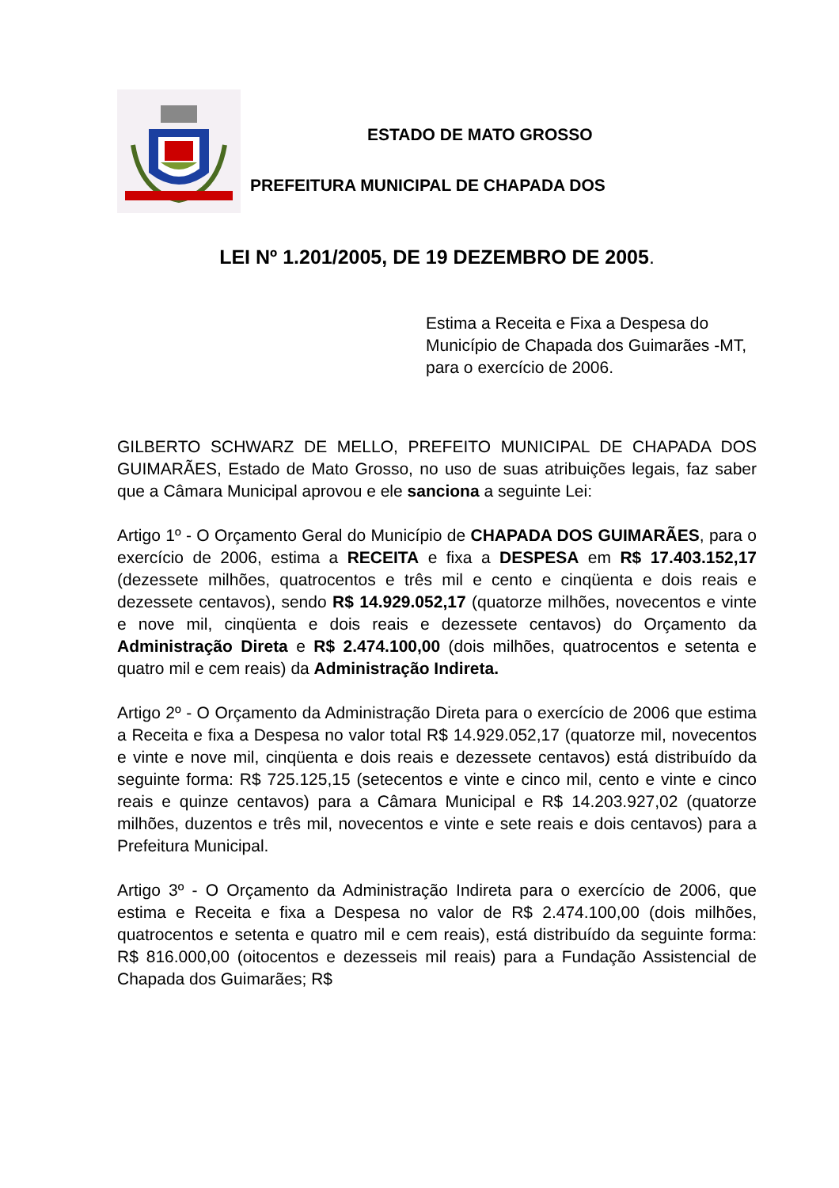ESTADO DE MATO GROSSO
PREFEITURA MUNICIPAL DE CHAPADA DOS
LEI Nº 1.201/2005, DE 19 DEZEMBRO DE 2005.
Estima a Receita e Fixa a Despesa do Município de Chapada dos Guimarães -MT, para o exercício de 2006.
GILBERTO SCHWARZ DE MELLO, PREFEITO MUNICIPAL DE CHAPADA DOS GUIMARÃES, Estado de Mato Grosso, no uso de suas atribuições legais, faz saber que a Câmara Municipal aprovou e ele sanciona a seguinte Lei:
Artigo 1º - O Orçamento Geral do Município de CHAPADA DOS GUIMARÃES, para o exercício de 2006, estima a RECEITA e fixa a DESPESA em R$ 17.403.152,17 (dezessete milhões, quatrocentos e três mil e cento e cinqüenta e dois reais e dezessete centavos), sendo R$ 14.929.052,17 (quatorze milhões, novecentos e vinte e nove mil, cinqüenta e dois reais e dezessete centavos) do Orçamento da Administração Direta e R$ 2.474.100,00 (dois milhões, quatrocentos e setenta e quatro mil e cem reais) da Administração Indireta.
Artigo 2º - O Orçamento da Administração Direta para o exercício de 2006 que estima a Receita e fixa a Despesa no valor total R$ 14.929.052,17 (quatorze mil, novecentos e vinte e nove mil, cinqüenta e dois reais e dezessete centavos) está distribuído da seguinte forma: R$ 725.125,15 (setecentos e vinte e cinco mil, cento e vinte e cinco reais e quinze centavos) para a Câmara Municipal e R$ 14.203.927,02 (quatorze milhões, duzentos e três mil, novecentos e vinte e sete reais e dois centavos) para a Prefeitura Municipal.
Artigo 3º - O Orçamento da Administração Indireta para o exercício de 2006, que estima e Receita e fixa a Despesa no valor de R$ 2.474.100,00 (dois milhões, quatrocentos e setenta e quatro mil e cem reais), está distribuído da seguinte forma: R$ 816.000,00 (oitocentos e dezesseis mil reais) para a Fundação Assistencial de Chapada dos Guimarães; R$